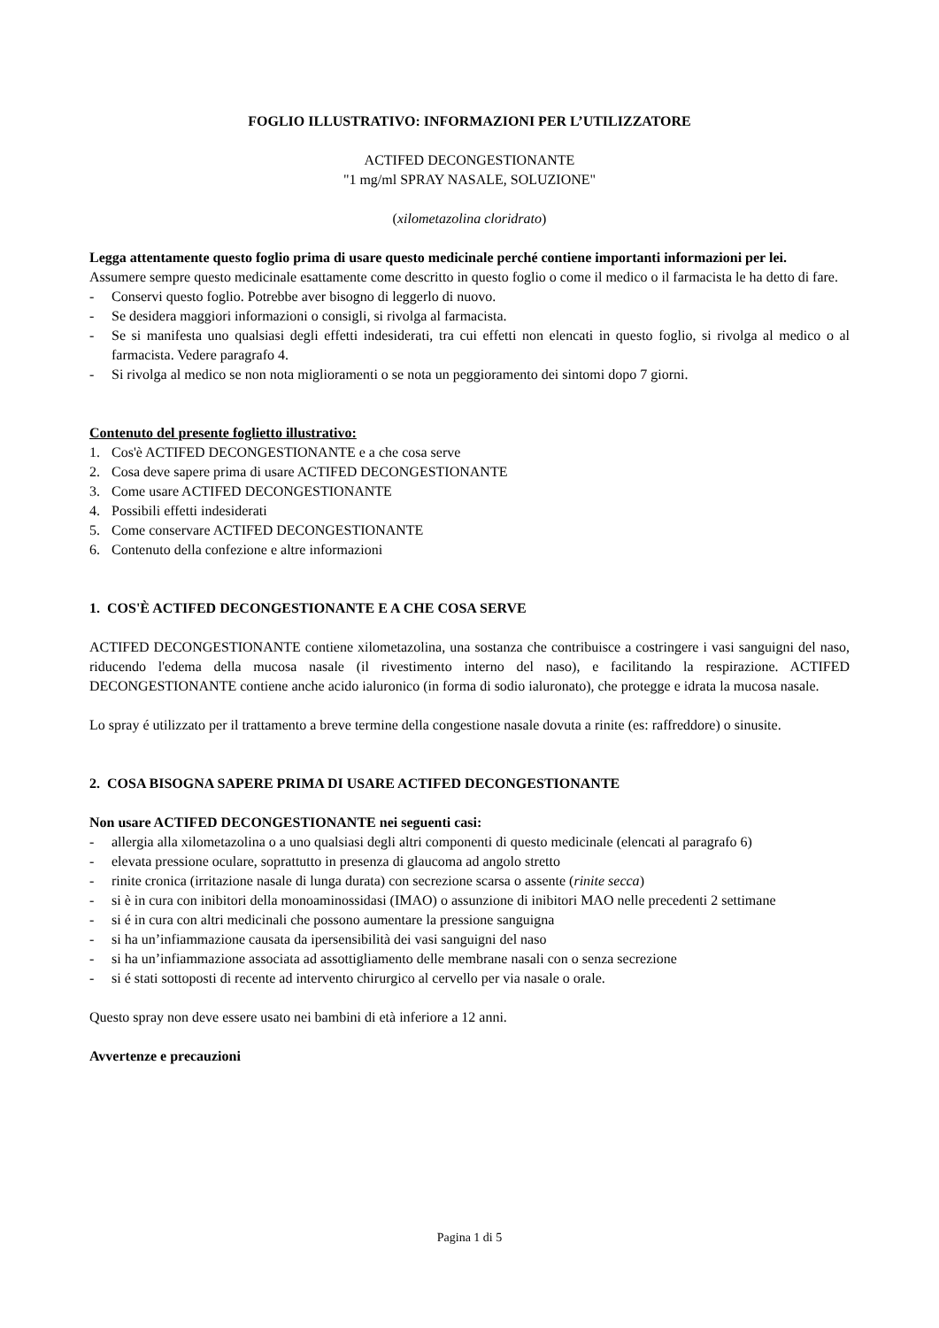FOGLIO ILLUSTRATIVO: INFORMAZIONI PER L’UTILIZZATORE
ACTIFED DECONGESTIONANTE
"1 mg/ml SPRAY NASALE, SOLUZIONE"
(xilometazolina cloridrato)
Legga attentamente questo foglio prima di usare questo medicinale perché contiene importanti informazioni per lei.
Assumere sempre questo medicinale esattamente come descritto in questo foglio o come il medico o il farmacista le ha detto di fare.
- Conservi questo foglio. Potrebbe aver bisogno di leggerlo di nuovo.
- Se desidera maggiori informazioni o consigli, si rivolga al farmacista.
- Se si manifesta uno qualsiasi degli effetti indesiderati, tra cui effetti non elencati in questo foglio, si rivolga al medico o al farmacista. Vedere paragrafo 4.
- Si rivolga al medico se non nota miglioramenti o se nota un peggioramento dei sintomi dopo 7 giorni.
Contenuto del presente foglietto illustrativo:
1. Cos'è ACTIFED DECONGESTIONANTE e a che cosa serve
2. Cosa deve sapere prima di usare ACTIFED DECONGESTIONANTE
3. Come usare ACTIFED DECONGESTIONANTE
4. Possibili effetti indesiderati
5. Come conservare ACTIFED DECONGESTIONANTE
6. Contenuto della confezione e altre informazioni
1. COS'È ACTIFED DECONGESTIONANTE E A CHE COSA SERVE
ACTIFED DECONGESTIONANTE contiene xilometazolina, una sostanza che contribuisce a costringere i vasi sanguigni del naso, riducendo l'edema della mucosa nasale (il rivestimento interno del naso), e facilitando la respirazione. ACTIFED DECONGESTIONANTE contiene anche acido ialuronico (in forma di sodio ialuronato), che protegge e idrata la mucosa nasale.
Lo spray é utilizzato per il trattamento a breve termine della congestione nasale dovuta a rinite (es: raffreddore) o sinusite.
2. COSA BISOGNA SAPERE PRIMA DI USARE ACTIFED DECONGESTIONANTE
Non usare ACTIFED DECONGESTIONANTE nei seguenti casi:
- allergia alla xilometazolina o a uno qualsiasi degli altri componenti di questo medicinale (elencati al paragrafo 6)
- elevata pressione oculare, soprattutto in presenza di glaucoma ad angolo stretto
- rinite cronica (irritazione nasale di lunga durata) con secrezione scarsa o assente (rinite secca)
- si è in cura con inibitori della monoaminossidasi (IMAO) o assunzione di inibitori MAO nelle precedenti 2 settimane
- si é in cura con altri medicinali che possono aumentare la pressione sanguigna
- si ha un’infiammazione causata da ipersensibilità dei vasi sanguigni del naso
- si ha un’infiammazione associata ad assottigliamento delle membrane nasali con o senza secrezione
- si é stati sottoposti di recente ad intervento chirurgico al cervello per via nasale o orale.
Questo spray non deve essere usato nei bambini di età inferiore a 12 anni.
Avvertenze e precauzioni
Pagina 1 di 5